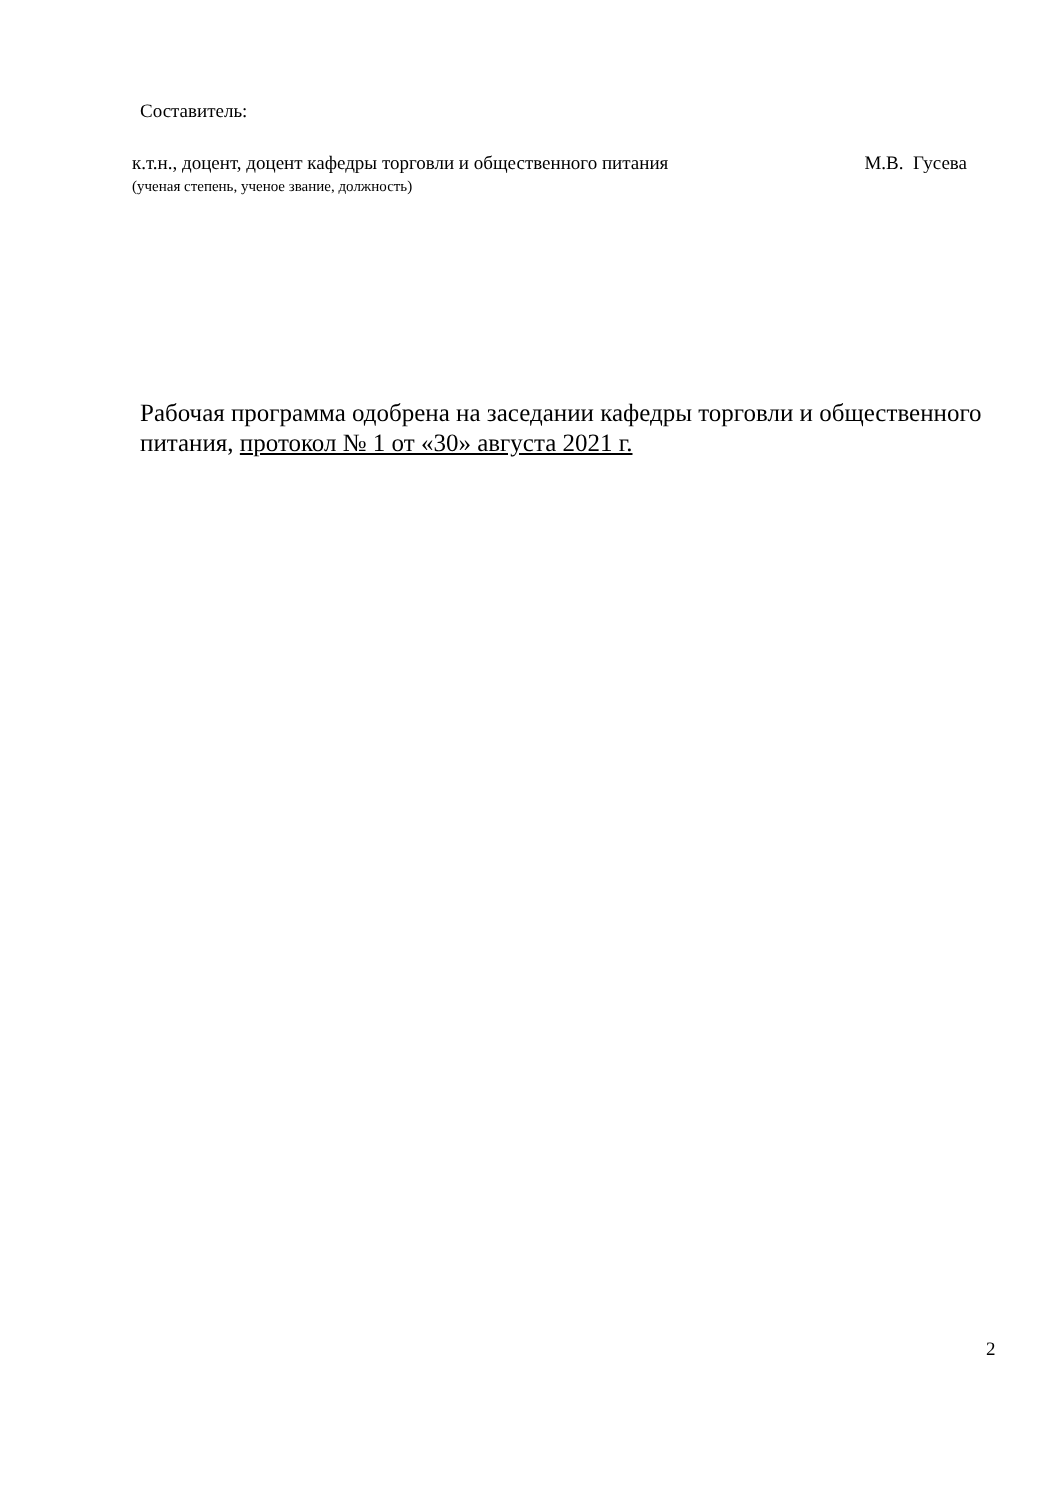Составитель:
к.т.н., доцент, доцент кафедры торговли и общественного питания М.В. Гусева
(ученая степень, ученое звание, должность)
Рабочая программа одобрена на заседании кафедры торговли и общественного питания, протокол № 1 от «30» августа 2021 г.
2